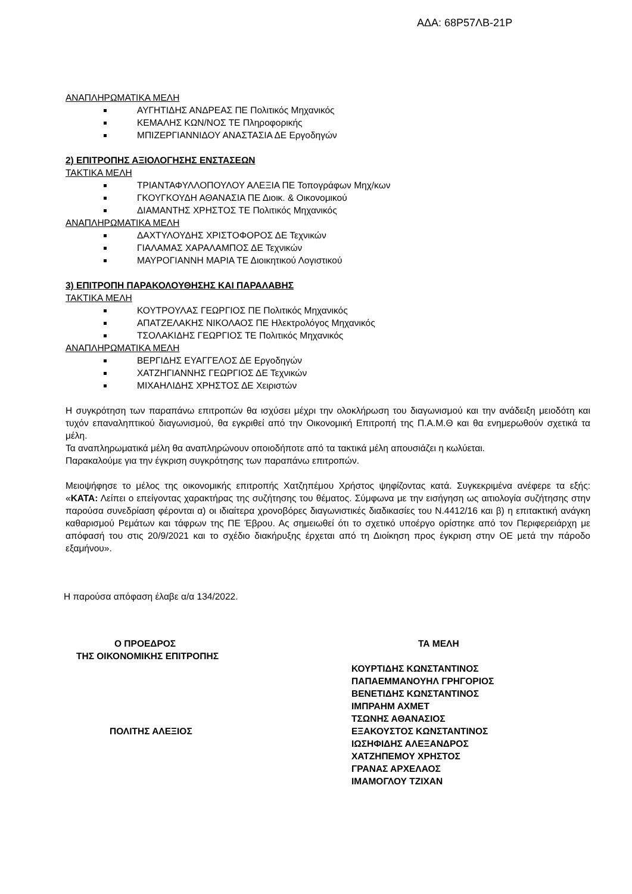ΑΔΑ: 68Ρ57ΛΒ-21Ρ
ΑΝΑΠΛΗΡΩΜΑΤΙΚΑ ΜΕΛΗ
ΑΥΓΗΤΙΔΗΣ ΑΝΔΡΕΑΣ ΠΕ Πολιτικός Μηχανικός
ΚΕΜΑΛΗΣ ΚΩΝ/ΝΟΣ ΤΕ Πληροφορικής
ΜΠΙΖΕΡΓΙΑΝΝΙΔΟΥ ΑΝΑΣΤΑΣΙΑ ΔΕ Εργοδηγών
2) ΕΠΙΤΡΟΠΗΣ ΑΞΙΟΛΟΓΗΣΗΣ ΕΝΣΤΑΣΕΩΝ
ΤΑΚΤΙΚΑ ΜΕΛΗ
ΤΡΙΑΝΤΑΦΥΛΛΟΠΟΥΛΟΥ ΑΛΕΞΙΑ ΠΕ Τοπογράφων Μηχ/κων
ΓΚΟΥΓΚΟΥΔΗ ΑΘΑΝΑΣΙΑ ΠΕ Διοικ. & Οικονομικού
ΔΙΑΜΑΝΤΗΣ ΧΡΗΣΤΟΣ ΤΕ Πολιτικός Μηχανικός
ΑΝΑΠΛΗΡΩΜΑΤΙΚΑ ΜΕΛΗ
ΔΑΧΤΥΛΟΥΔΗΣ ΧΡΙΣΤΟΦΟΡΟΣ ΔΕ Τεχνικών
ΓΙΑΛΑΜΑΣ ΧΑΡΑΛΑΜΠΟΣ ΔΕ Τεχνικών
ΜΑΥΡΟΓΙΑΝΝΗ ΜΑΡΙΑ ΤΕ Διοικητικού Λογιστικού
3) ΕΠΙΤΡΟΠΗ ΠΑΡΑΚΟΛΟΥΘΗΣΗΣ ΚΑΙ ΠΑΡΑΛΑΒΗΣ
ΤΑΚΤΙΚΑ ΜΕΛΗ
ΚΟΥΤΡΟΥΛΑΣ ΓΕΩΡΓΙΟΣ ΠΕ Πολιτικός Μηχανικός
ΑΠΑΤΖΕΛΑΚΗΣ ΝΙΚΟΛΑΟΣ ΠΕ Ηλεκτρολόγος Μηχανικός
ΤΣΟΛΑΚΙΔΗΣ ΓΕΩΡΓΙΟΣ ΤΕ Πολιτικός Μηχανικός
ΑΝΑΠΛΗΡΩΜΑΤΙΚΑ ΜΕΛΗ
ΒΕΡΓΙΔΗΣ ΕΥΑΓΓΕΛΟΣ ΔΕ Εργοδηγών
ΧΑΤΖΗΓΙΑΝΝΗΣ ΓΕΩΡΓΙΟΣ ΔΕ Τεχνικών
ΜΙΧΑΗΛΙΔΗΣ ΧΡΗΣΤΟΣ ΔΕ Χειριστών
Η συγκρότηση των παραπάνω επιτροπών θα ισχύσει μέχρι την ολοκλήρωση του διαγωνισμού και την ανάδειξη μειοδότη και τυχόν επαναληπτικού διαγωνισμού, θα εγκριθεί από την Οικονομική Επιτροπή της Π.Α.Μ.Θ και θα ενημερωθούν σχετικά τα μέλη.
Τα αναπληρωματικά μέλη θα αναπληρώνουν οποιοδήποτε από τα τακτικά μέλη απουσιάζει η κωλύεται.
Παρακαλούμε για την έγκριση συγκρότησης των παραπάνω επιτροπών.
Μειοψήφησε το μέλος της οικονομικής επιτροπής Χατζηπέμου Χρήστος ψηφίζοντας κατά. Συγκεκριμένα ανέφερε τα εξής: «ΚΑΤΑ: Λείπει ο επείγοντας χαρακτήρας της συζήτησης του θέματος. Σύμφωνα με την εισήγηση ως αιτιολογία συζήτησης στην παρούσα συνεδρίαση φέρονται α) οι ιδιαίτερα χρονοβόρες διαγωνιστικές διαδικασίες του Ν.4412/16 και β) η επιτακτική ανάγκη καθαρισμού Ρεμάτων και τάφρων της ΠΕ Έβρου. Ας σημειωθεί ότι το σχετικό υποέργο ορίστηκε από τον Περιφερειάρχη με απόφασή του στις 20/9/2021 και το σχέδιο διακήρυξης έρχεται από τη Διοίκηση προς έγκριση στην ΟΕ μετά την πάροδο εξαμήνου».
Η παρούσα απόφαση έλαβε α/α 134/2022.
Ο ΠΡΟΕΔΡΟΣ
ΤΗΣ ΟΙΚΟΝΟΜΙΚΗΣ ΕΠΙΤΡΟΠΗΣ
ΠΟΛΙΤΗΣ ΑΛΕΞΙΟΣ
ΤΑ ΜΕΛΗ
ΚΟΥΡΤΙΔΗΣ ΚΩΝΣΤΑΝΤΙΝΟΣ
ΠΑΠΑΕΜΜΑΝΟΥΗΛ ΓΡΗΓΟΡΙΟΣ
ΒΕΝΕΤΙΔΗΣ ΚΩΝΣΤΑΝΤΙΝΟΣ
ΙΜΠΡΑΗΜ ΑΧΜΕΤ
ΤΣΩΝΗΣ ΑΘΑΝΑΣΙΟΣ
ΕΞΑΚΟΥΣΤΟΣ ΚΩΝΣΤΑΝΤΙΝΟΣ
ΙΩΣΗΦΙΔΗΣ ΑΛΕΞΑΝΔΡΟΣ
ΧΑΤΖΗΠΕΜΟΥ ΧΡΗΣΤΟΣ
ΓΡΑΝΑΣ ΑΡΧΕΛΑΟΣ
ΙΜΑΜΟΓΛΟΥ ΤΖΙΧΑΝ